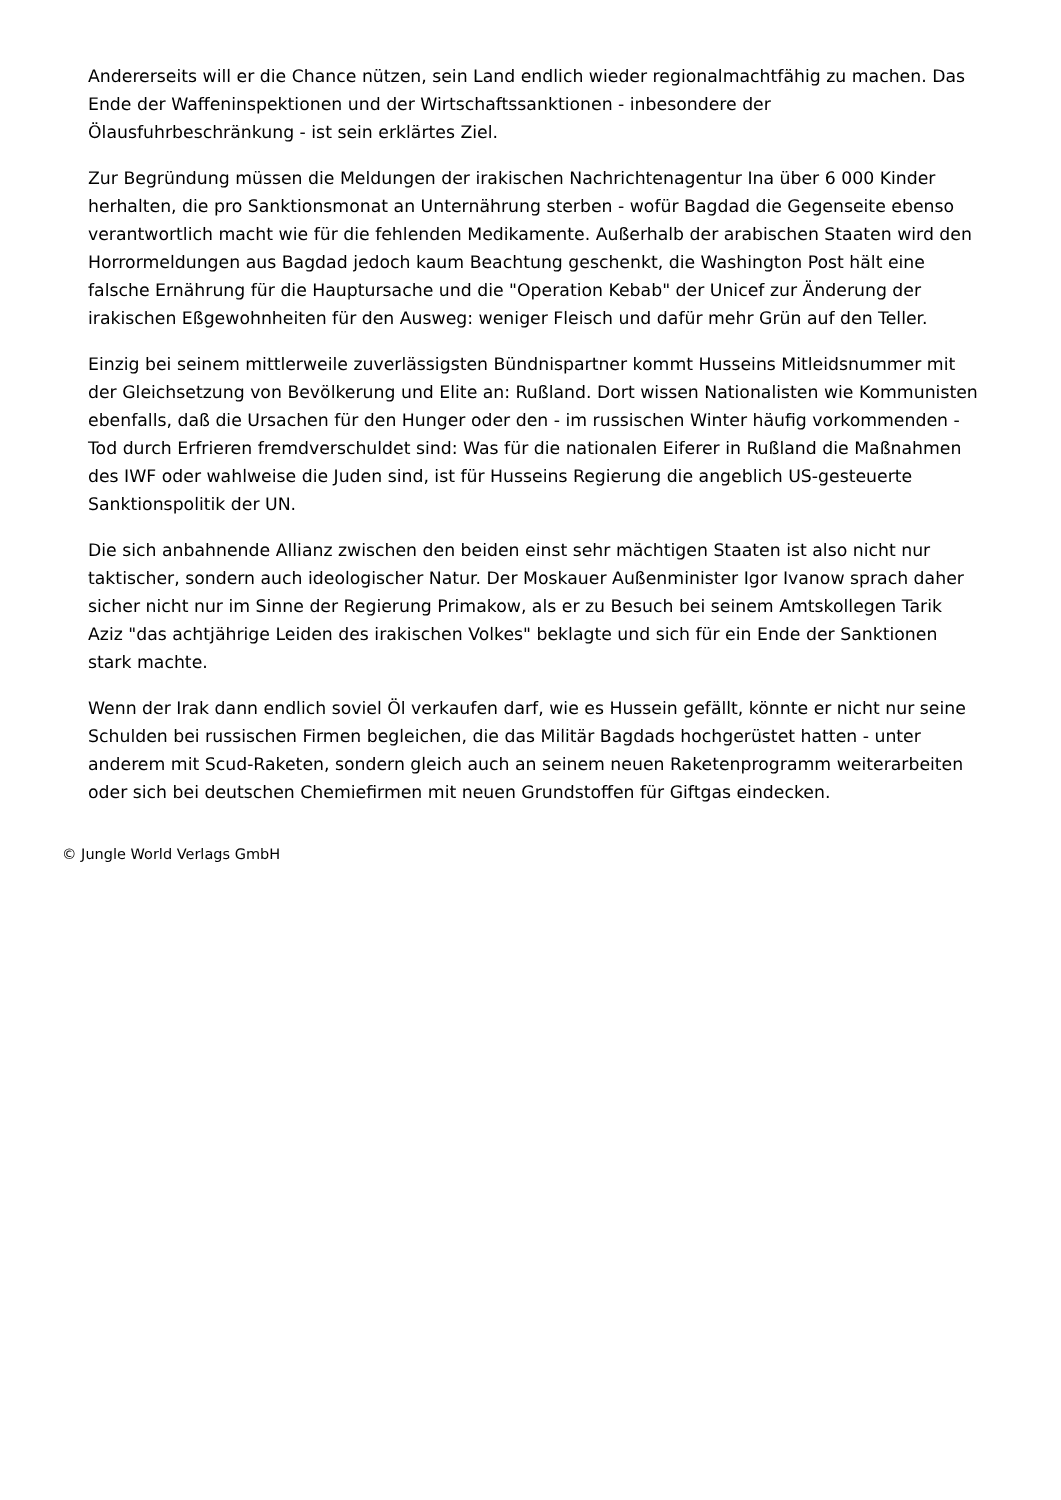Andererseits will er die Chance nützen, sein Land endlich wieder regionalmachtfähig zu machen. Das Ende der Waffeninspektionen und der Wirtschaftssanktionen - inbesondere der Ölausfuhrbeschränkung - ist sein erklärtes Ziel.
Zur Begründung müssen die Meldungen der irakischen Nachrichtenagentur Ina über 6 000 Kinder herhalten, die pro Sanktionsmonat an Unternährung sterben - wofür Bagdad die Gegenseite ebenso verantwortlich macht wie für die fehlenden Medikamente. Außerhalb der arabischen Staaten wird den Horrormeldungen aus Bagdad jedoch kaum Beachtung geschenkt, die Washington Post hält eine falsche Ernährung für die Hauptursache und die "Operation Kebab" der Unicef zur Änderung der irakischen Eßgewohnheiten für den Ausweg: weniger Fleisch und dafür mehr Grün auf den Teller.
Einzig bei seinem mittlerweile zuverlässigsten Bündnispartner kommt Husseins Mitleidsnummer mit der Gleichsetzung von Bevölkerung und Elite an: Rußland. Dort wissen Nationalisten wie Kommunisten ebenfalls, daß die Ursachen für den Hunger oder den - im russischen Winter häufig vorkommenden - Tod durch Erfrieren fremdverschuldet sind: Was für die nationalen Eiferer in Rußland die Maßnahmen des IWF oder wahlweise die Juden sind, ist für Husseins Regierung die angeblich US-gesteuerte Sanktionspolitik der UN.
Die sich anbahnende Allianz zwischen den beiden einst sehr mächtigen Staaten ist also nicht nur taktischer, sondern auch ideologischer Natur. Der Moskauer Außenminister Igor Ivanow sprach daher sicher nicht nur im Sinne der Regierung Primakow, als er zu Besuch bei seinem Amtskollegen Tarik Aziz "das achtjährige Leiden des irakischen Volkes" beklagte und sich für ein Ende der Sanktionen stark machte.
Wenn der Irak dann endlich soviel Öl verkaufen darf, wie es Hussein gefällt, könnte er nicht nur seine Schulden bei russischen Firmen begleichen, die das Militär Bagdads hochgerüstet hatten - unter anderem mit Scud-Raketen, sondern gleich auch an seinem neuen Raketenprogramm weiterarbeiten oder sich bei deutschen Chemiefirmen mit neuen Grundstoffen für Giftgas eindecken.
© Jungle World Verlags GmbH